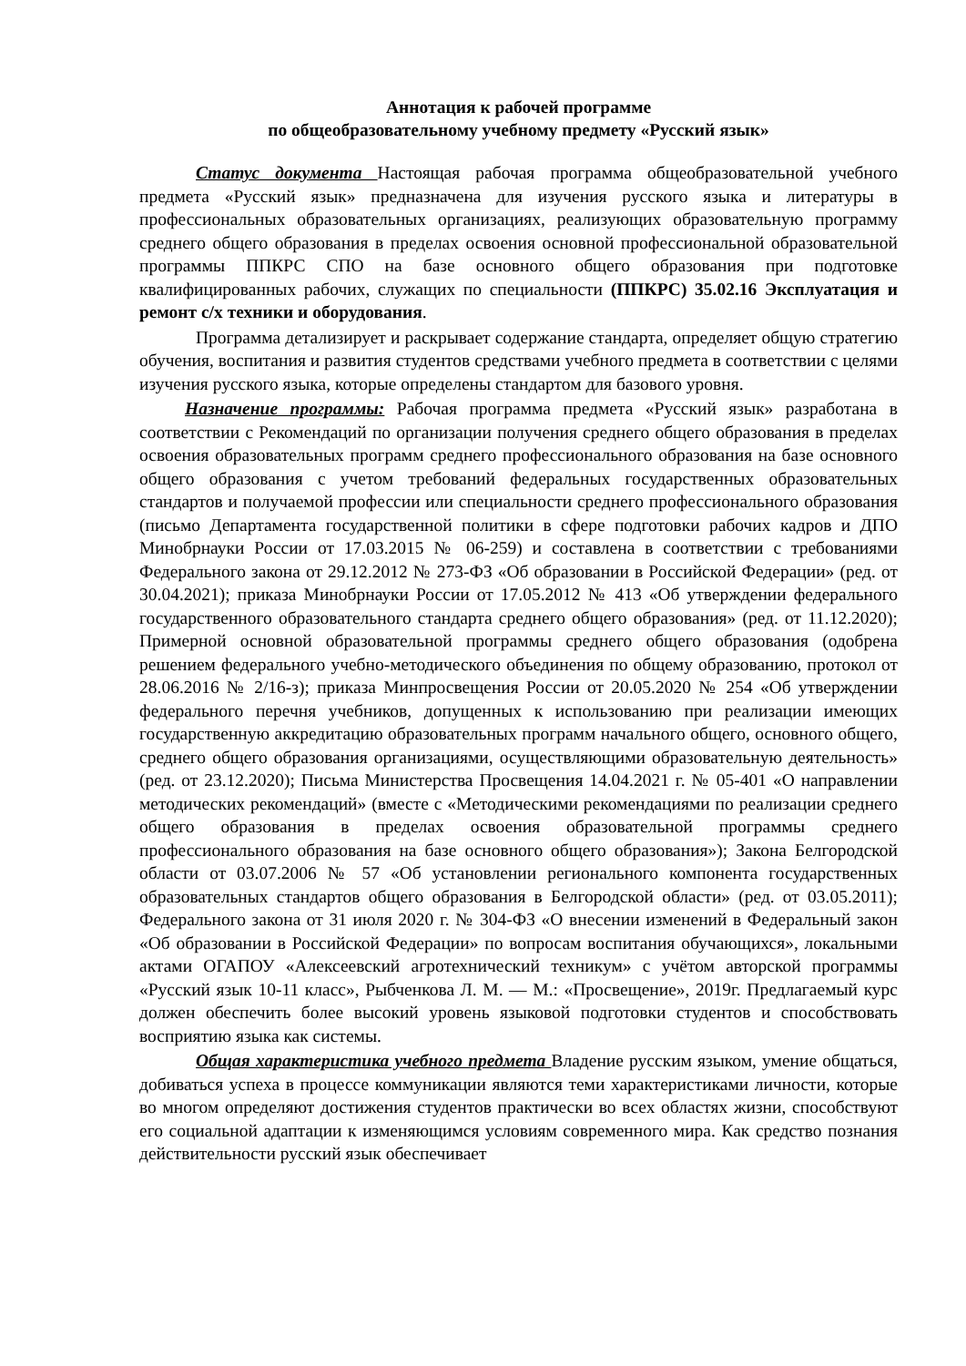Аннотация к рабочей программе
по общеобразовательному учебному предмету «Русский язык»
Статус документа Настоящая рабочая программа общеобразовательной учебного предмета «Русский язык» предназначена для изучения русского языка и литературы в профессиональных образовательных организациях, реализующих образовательную программу среднего общего образования в пределах освоения основной профессиональной образовательной программы ППКРС СПО на базе основного общего образования при подготовке квалифицированных рабочих, служащих по специальности (ППКРС) 35.02.16 Эксплуатация и ремонт с/х техники и оборудования.
Программа детализирует и раскрывает содержание стандарта, определяет общую стратегию обучения, воспитания и развития студентов средствами учебного предмета в соответствии с целями изучения русского языка, которые определены стандартом для базового уровня.
Назначение программы: Рабочая программа предмета «Русский язык» разработана в соответствии с Рекомендаций по организации получения среднего общего образования в пределах освоения образовательных программ среднего профессионального образования на базе основного общего образования с учетом требований федеральных государственных образовательных стандартов и получаемой профессии или специальности среднего профессионального образования (письмо Департамента государственной политики в сфере подготовки рабочих кадров и ДПО Минобрнауки России от 17.03.2015 № 06-259) и составлена в соответствии с требованиями Федерального закона от 29.12.2012 № 273-ФЗ «Об образовании в Российской Федерации» (ред. от 30.04.2021); приказа Минобрнауки России от 17.05.2012 № 413 «Об утверждении федерального государственного образовательного стандарта среднего общего образования» (ред. от 11.12.2020); Примерной основной образовательной программы среднего общего образования (одобрена решением федерального учебно-методического объединения по общему образованию, протокол от 28.06.2016 № 2/16-з); приказа Минпросвещения России от 20.05.2020 № 254 «Об утверждении федерального перечня учебников, допущенных к использованию при реализации имеющих государственную аккредитацию образовательных программ начального общего, основного общего, среднего общего образования организациями, осуществляющими образовательную деятельность» (ред. от 23.12.2020); Письма Министерства Просвещения 14.04.2021 г. № 05-401 «О направлении методических рекомендаций» (вместе с «Методическими рекомендациями по реализации среднего общего образования в пределах освоения образовательной программы среднего профессионального образования на базе основного общего образования»); Закона Белгородской области от 03.07.2006 № 57 «Об установлении регионального компонента государственных образовательных стандартов общего образования в Белгородской области» (ред. от 03.05.2011); Федерального закона от 31 июля 2020 г. № 304-ФЗ «О внесении изменений в Федеральный закон «Об образовании в Российской Федерации» по вопросам воспитания обучающихся», локальными актами ОГАПОУ «Алексеевский агротехнический техникум» с учётом авторской программы «Русский язык 10-11 класс», Рыбченкова Л. М. — М.: «Просвещение», 2019г. Предлагаемый курс должен обеспечить более высокий уровень языковой подготовки студентов и способствовать восприятию языка как системы.
Общая характеристика учебного предмета Владение русским языком, умение общаться, добиваться успеха в процессе коммуникации являются теми характеристиками личности, которые во многом определяют достижения студентов практически во всех областях жизни, способствуют его социальной адаптации к изменяющимся условиям современного мира. Как средство познания действительности русский язык обеспечивает